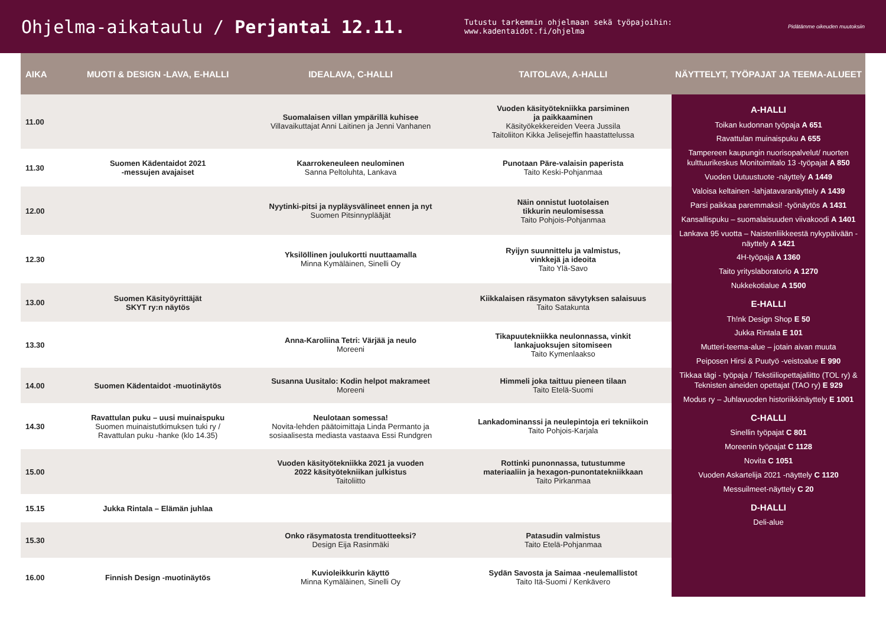Ohjelma-aikataulu / Perjantai 12.11.
Tutustu tarkemmin ohjelmaan sekä työpajoihin: www.kadentaidot.fi/ohjelma
Pidätämme oikeuden muutoksiin
| AIKA | MUOTI & DESIGN -LAVA, E-HALLI | IDEALAVA, C-HALLI | TAITOLAVA, A-HALLI | NÄYTTELYT, TYÖPAJAT JA TEEMA-ALUEET |
| --- | --- | --- | --- | --- |
| 11.00 | | Suomalaisen villan ympärillä kuhisee Villavaikuttajat Anni Laitinen ja Jenni Vanhanen | Vuoden käsityötekniikka parsiminen ja paikkaaminen Käsityökekkereiden Veera Jussila Taitoliiton Kikka Jelisejeffin haastattelussa | A-HALLI Toikan kudonnan työpaja A 651 Ravattulan muinaispuku A 655 Tampereen kaupungin nuorisopalvelut/ nuorten kulttuurikeskus Monitoimitalo 13 -työpajat A 850 Vuoden Uutuustuote -näyttely A 1449 Valoisa keltainen -lahjatavaranäyttely A 1439 Parsi paikkaa paremmaksi! -työnäytös A 1431 Kansallispuku – suomalaisuuden viivakoodi A 1401 Lankava 95 vuotta – Naistenliikkeestä nykypäivään -näyttely A 1421 4H-työpaja A 1360 Taito yrityslaboratorio A 1270 Nukkekotialue A 1500 E-HALLI Th!nk Design Shop E 50 Jukka Rintala E 101 Mutteri-teema-alue – jotain aivan muuta Peiposen Hirsi & Puutyö -veistoalue E 990 Tikkaa tägi - työpaja / Tekstiiliopettajaliitto (TOL ry) & Teknisten aineiden opettajat (TAO ry) E 929 Modus ry – Juhlavuoden historiikkinäyttely E 1001 C-HALLI Sinellin työpajat C 801 Moreenin työpajat C 1128 Novita C 1051 Vuoden Askartelija 2021 -näyttely C 1120 Messuilmeet-näyttely C 20 D-HALLI Deli-alue |
| 11.30 | Suomen Kädentaidot 2021 -messujen avajaiset | Kaarrokeneuleen neulominen Sanna Peltoluhta, Lankava | Punotaan Päre-valaisin paperista Taito Keski-Pohjanmaa | |
| 12.00 | | Nyytinki-pitsi ja nypläysvälineet ennen ja nyt Suomen Pitsinnypläājät | Näin onnistut luotolaisen tikkurin neulomisessa Taito Pohjois-Pohjanmaa | |
| 12.30 | | Yksilöllinen joulukortti nuuttaamalla Minna Kymäläinen, Sinelli Oy | Ryijyn suunnittelu ja valmistus, vinkkejä ja ideoita Taito Ylä-Savo | |
| 13.00 | Suomen Käsityöyrittäjät SKYT ry:n näytös | | Kiikkalaisen räsymaton sävytyksen salaisuus Taito Satakunta | |
| 13.30 | | Anna-Karoliina Tetri: Värjää ja neulo Moreeni | Tikapuutekniikka neulonnassa, vinkit lankajuoksujen sitomiseen Taito Kymenlaakso | |
| 14.00 | Suomen Kädentaidot -muotinäytös | Susanna Uusitalo: Kodin helpot makrameet Moreeni | Himmeli joka taittuu pieneen tilaan Taito Etelä-Suomi | |
| 14.30 | Ravattulan puku – uusi muinaispuku Suomen muinaistutkimuksen tuki ry / Ravattulan puku -hanke (klo 14.35) | Neulotaan somessa! Novita-lehden päätoimittaja Linda Permanto ja sosiaalisesta mediasta vastaava Essi Rundgren | Lankadominanssi ja neulepintoja eri tekniikoin Taito Pohjois-Karjala | |
| 15.00 | | Vuoden käsityötekniikka 2021 ja vuoden 2022 käsityötekniikan julkistus Taitoliitto | Rottinki punonnassa, tutustumme materiaaliin ja hexagon-punontatekniikkaan Taito Pirkanmaa | |
| 15.15 | Jukka Rintala – Elämän juhlaa | | | |
| 15.30 | | Onko räsymatosta trendituotteeksi? Design Eija Rasinmäki | Patasudin valmistus Taito Etelä-Pohjanmaa | |
| 16.00 | Finnish Design -muotinäytös | Kuvioleikkurin käyttö Minna Kymäläinen, Sinelli Oy | Sydän Savosta ja Saimaa -neulemallistot Taito Itä-Suomi / Kenkävero | |